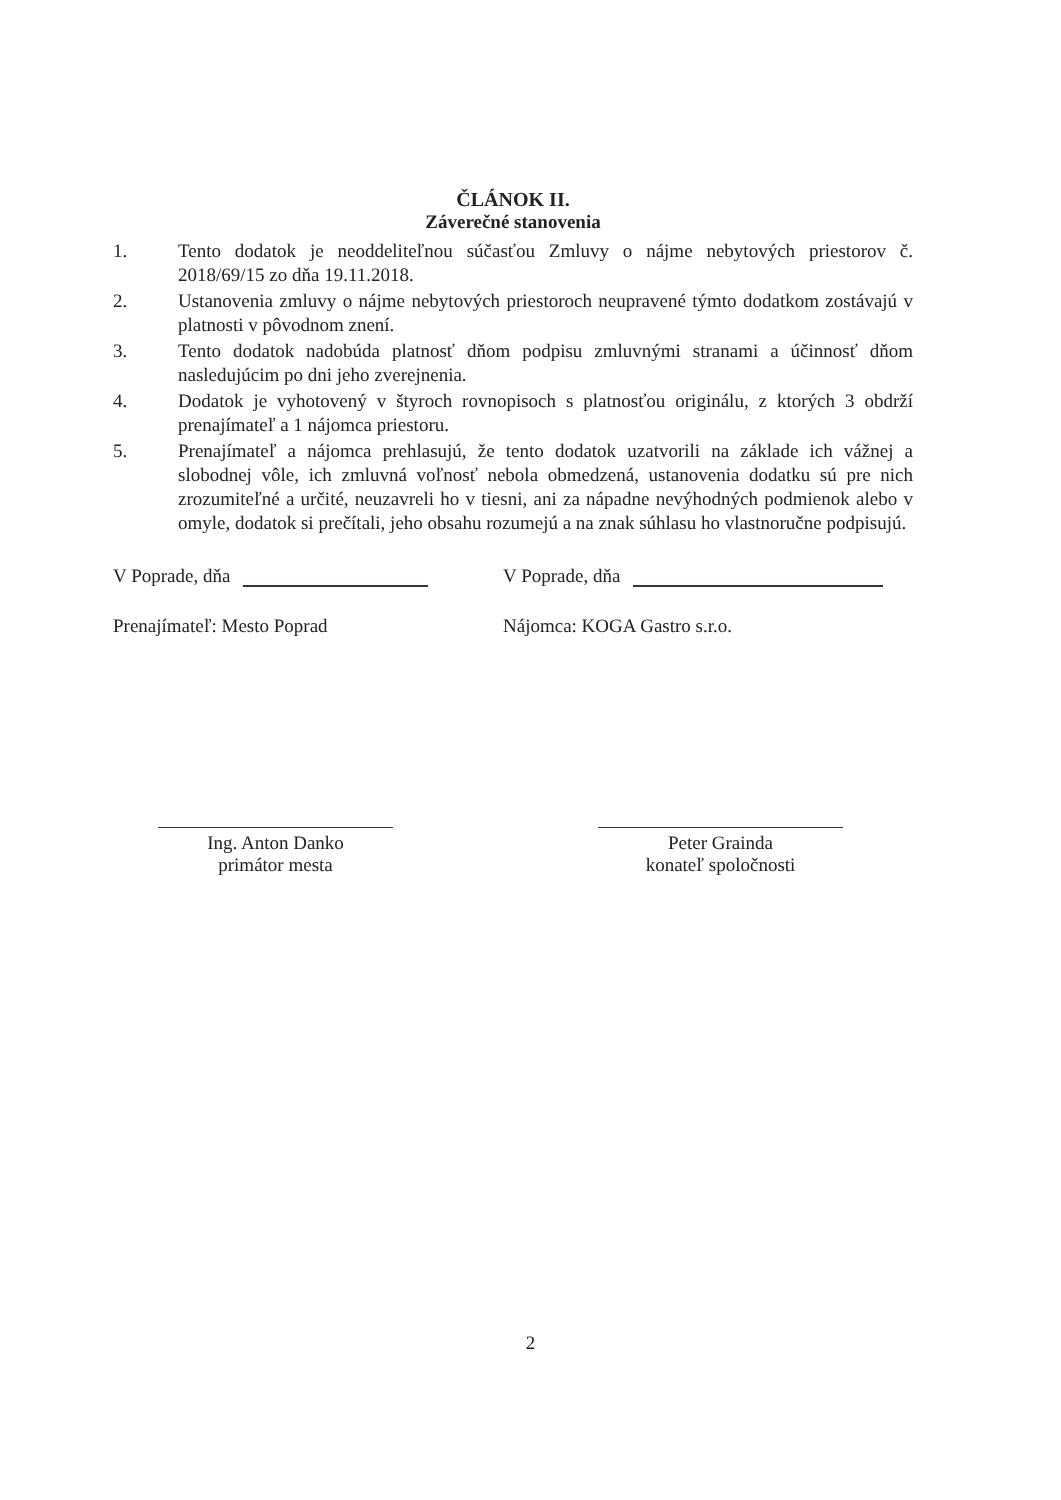ČLÁNOK II.
Záverečné stanovenia
1. Tento dodatok je neoddeliteľnou súčasťou Zmluvy o nájme nebytových priestorov č. 2018/69/15 zo dňa 19.11.2018.
2. Ustanovenia zmluvy o nájme nebytových priestoroch neupravené týmto dodatkom zostávajú v platnosti v pôvodnom znení.
3. Tento dodatok nadobúda platnosť dňom podpisu zmluvnými stranami a účinnosť dňom nasledujúcim po dni jeho zverejnenia.
4. Dodatok je vyhotovený v štyroch rovnopisoch s platnosťou originálu, z ktorých 3 obdrží prenajímateľ a 1 nájomca priestoru.
5. Prenajímateľ a nájomca prehlasujú, že tento dodatok uzatvorili na základe ich vážnej a slobodnej vôle, ich zmluvná voľnosť nebola obmedzená, ustanovenia dodatku sú pre nich zrozumiteľné a určité, neuzavreli ho v tiesni, ani za nápadne nevýhodných podmienok alebo v omyle, dodatok si prečítali, jeho obsahu rozumejú a na znak súhlasu ho vlastnoručne podpisujú.
V Poprade, dňa V Poprade, dňa
Prenajímateľ: Mesto Poprad Nájomca: KOGA Gastro s.r.o.
Ing. Anton Danko
primátor mesta
Peter Grainda
konateľ spoločnosti
2